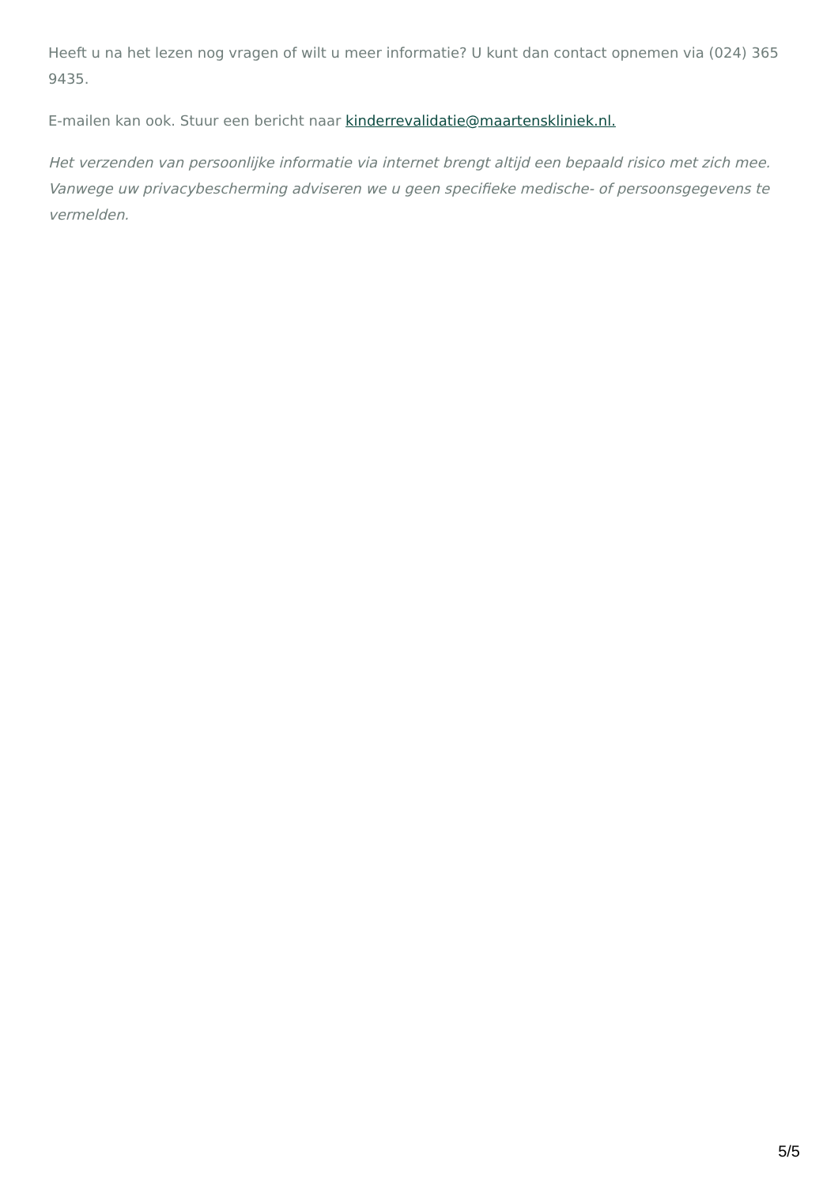Heeft u na het lezen nog vragen of wilt u meer informatie? U kunt dan contact opnemen via (024) 365 9435.
E-mailen kan ook. Stuur een bericht naar kinderrevalidatie@maartenskliniek.nl.
Het verzenden van persoonlijke informatie via internet brengt altijd een bepaald risico met zich mee. Vanwege uw privacybescherming adviseren we u geen specifieke medische- of persoonsgegevens te vermelden.
5/5